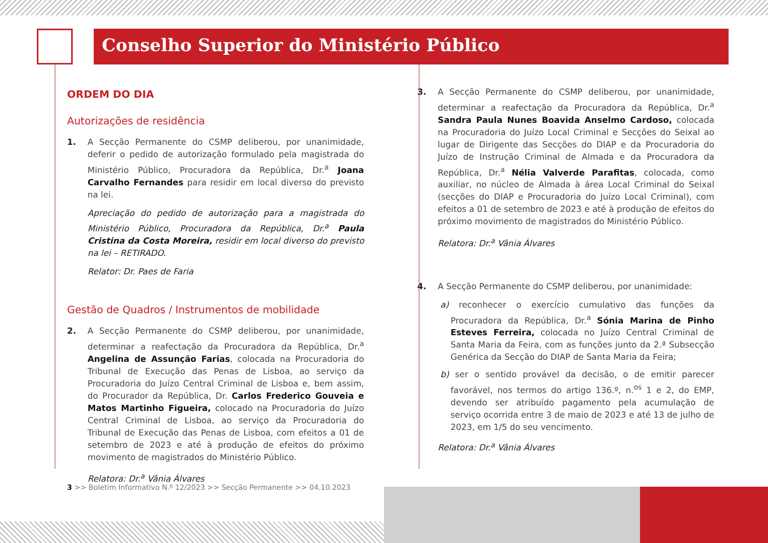Conselho Superior do Ministério Público
ORDEM DO DIA
Autorizações de residência
1. A Secção Permanente do CSMP deliberou, por unanimidade, deferir o pedido de autorização formulado pela magistrada do Ministério Público, Procuradora da República, Dr.<sup>a</sup> Joana Carvalho Fernandes para residir em local diverso do previsto na lei.
Apreciação do pedido de autorização para a magistrada do Ministério Público, Procuradora da República, Dr.<sup>a</sup> Paula Cristina da Costa Moreira, residir em local diverso do previsto na lei – RETIRADO.
Relator: Dr. Paes de Faria
Gestão de Quadros / Instrumentos de mobilidade
2. A Secção Permanente do CSMP deliberou, por unanimidade, determinar a reafectação da Procuradora da República, Dr.<sup>a</sup> Angelina de Assunção Farias, colocada na Procuradoria do Tribunal de Execução das Penas de Lisboa, ao serviço da Procuradoria do Juízo Central Criminal de Lisboa e, bem assim, do Procurador da República, Dr. Carlos Frederico Gouveia e Matos Martinho Figueira, colocado na Procuradoria do Juízo Central Criminal de Lisboa, ao serviço da Procuradoria do Tribunal de Execução das Penas de Lisboa, com efeitos a 01 de setembro de 2023 e até à produção de efeitos do próximo movimento de magistrados do Ministério Público.
Relatora: Dr.<sup>a</sup> Vânia Álvares
3. A Secção Permanente do CSMP deliberou, por unanimidade, determinar a reafectação da Procuradora da República, Dr.<sup>a</sup> Sandra Paula Nunes Boavida Anselmo Cardoso, colocada na Procuradoria do Juízo Local Criminal e Secções do Seixal ao lugar de Dirigente das Secções do DIAP e da Procuradoria do Juízo de Instrução Criminal de Almada e da Procuradora da República, Dr.<sup>a</sup> Nélia Valverde Parafitas, colocada, como auxiliar, no núcleo de Almada à área Local Criminal do Seixal (secções do DIAP e Procuradoria do Juízo Local Criminal), com efeitos a 01 de setembro de 2023 e até à produção de efeitos do próximo movimento de magistrados do Ministério Público.
Relatora: Dr.<sup>a</sup> Vânia Álvares
4. A Secção Permanente do CSMP deliberou, por unanimidade:
a) reconhecer o exercício cumulativo das funções da Procuradora da República, Dr.<sup>a</sup> Sónia Marina de Pinho Esteves Ferreira, colocada no Juízo Central Criminal de Santa Maria da Feira, com as funções junto da 2.ª Subsecção Genérica da Secção do DIAP de Santa Maria da Feira;
b) ser o sentido provável da decisão, o de emitir parecer favorável, nos termos do artigo 136.º, n.<sup>os</sup> 1 e 2, do EMP, devendo ser atribuído pagamento pela acumulação de serviço ocorrida entre 3 de maio de 2023 e até 13 de julho de 2023, em 1/5 do seu vencimento.
Relatora: Dr.<sup>a</sup> Vânia Álvares
3 >> Boletim Informativo N.º 12/2023 >> Secção Permanente >> 04.10.2023